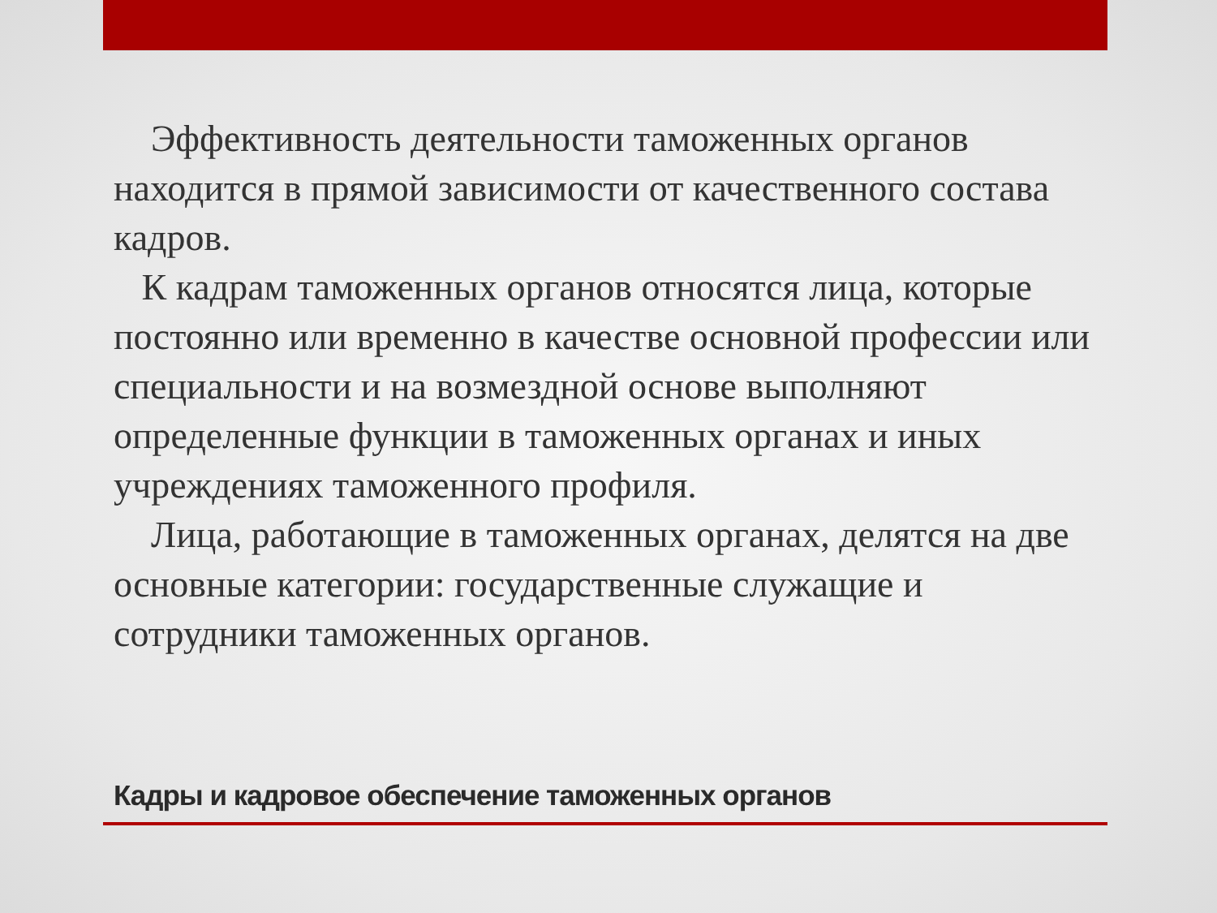Эффективность деятельности таможенных органов находится в прямой зависимости от качественного состава кадров.
К кадрам таможенных органов относятся лица, которые постоянно или временно в качестве основной профессии или специальности и на возмездной основе выполняют определенные функции в таможенных органах и иных учреждениях таможенного профиля.
Лица, работающие в таможенных органах, делятся на две основные категории: государственные служащие и сотрудники таможенных органов.
Кадры и кадровое обеспечение таможенных органов